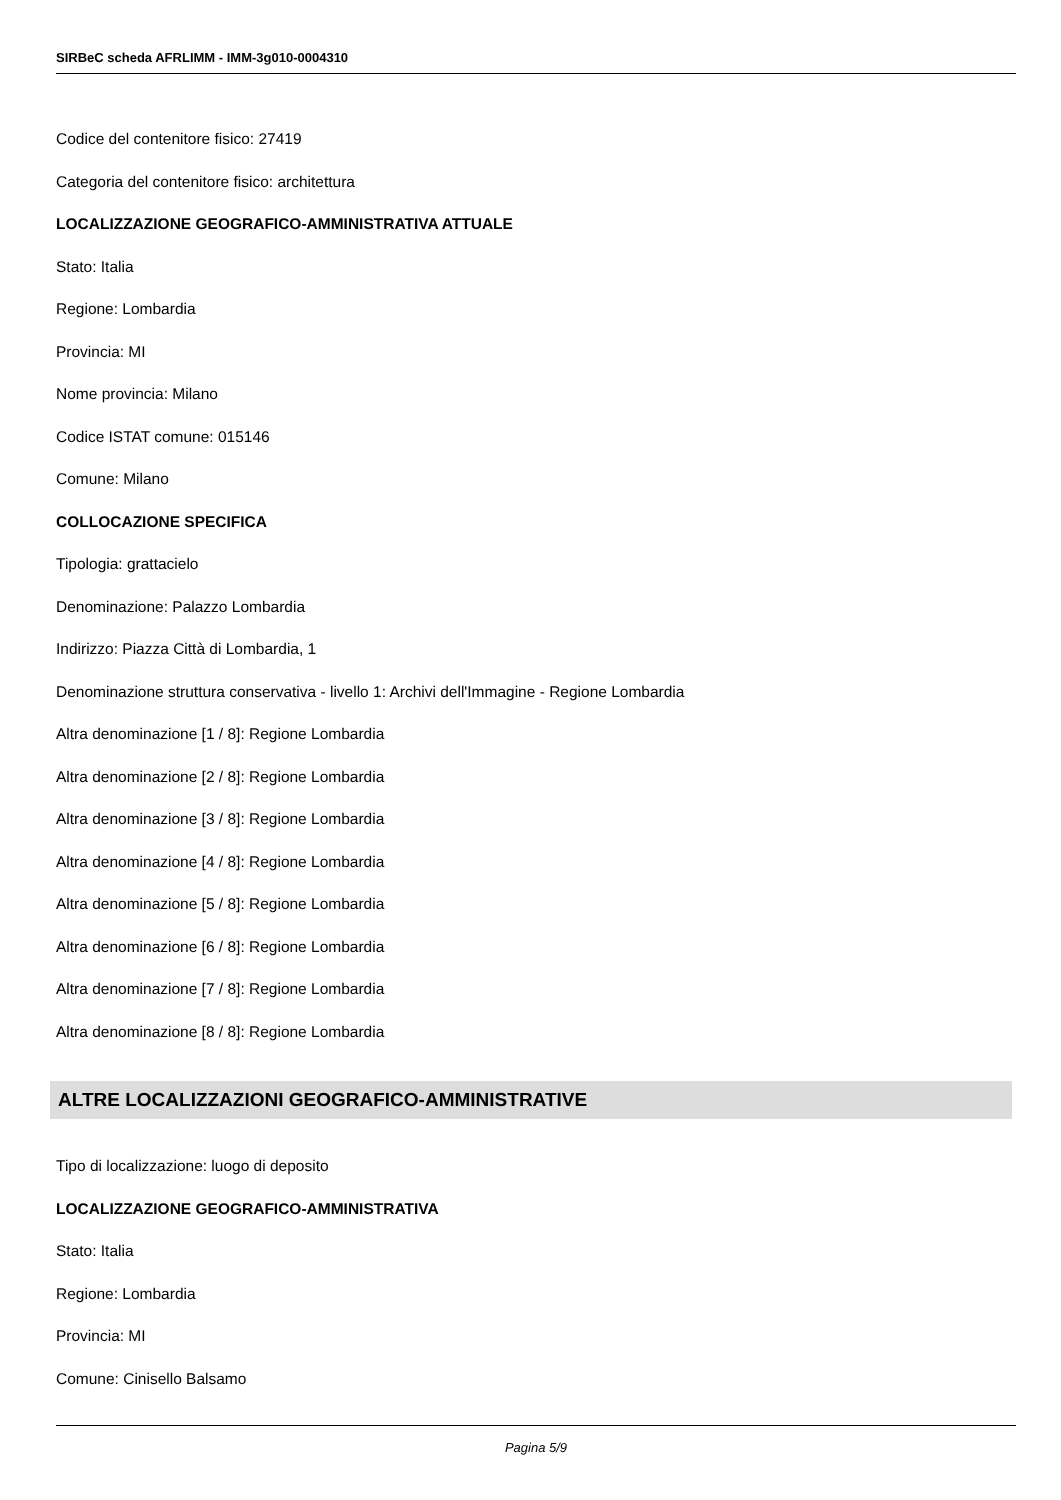SIRBeC scheda AFRLIMM - IMM-3g010-0004310
Codice del contenitore fisico: 27419
Categoria del contenitore fisico: architettura
LOCALIZZAZIONE GEOGRAFICO-AMMINISTRATIVA ATTUALE
Stato: Italia
Regione: Lombardia
Provincia: MI
Nome provincia: Milano
Codice ISTAT comune: 015146
Comune: Milano
COLLOCAZIONE SPECIFICA
Tipologia: grattacielo
Denominazione: Palazzo Lombardia
Indirizzo: Piazza Città di Lombardia, 1
Denominazione struttura conservativa - livello 1: Archivi dell'Immagine - Regione Lombardia
Altra denominazione [1 / 8]: Regione Lombardia
Altra denominazione [2 / 8]: Regione Lombardia
Altra denominazione [3 / 8]: Regione Lombardia
Altra denominazione [4 / 8]: Regione Lombardia
Altra denominazione [5 / 8]: Regione Lombardia
Altra denominazione [6 / 8]: Regione Lombardia
Altra denominazione [7 / 8]: Regione Lombardia
Altra denominazione [8 / 8]: Regione Lombardia
ALTRE LOCALIZZAZIONI GEOGRAFICO-AMMINISTRATIVE
Tipo di localizzazione: luogo di deposito
LOCALIZZAZIONE GEOGRAFICO-AMMINISTRATIVA
Stato: Italia
Regione: Lombardia
Provincia: MI
Comune: Cinisello Balsamo
Pagina 5/9